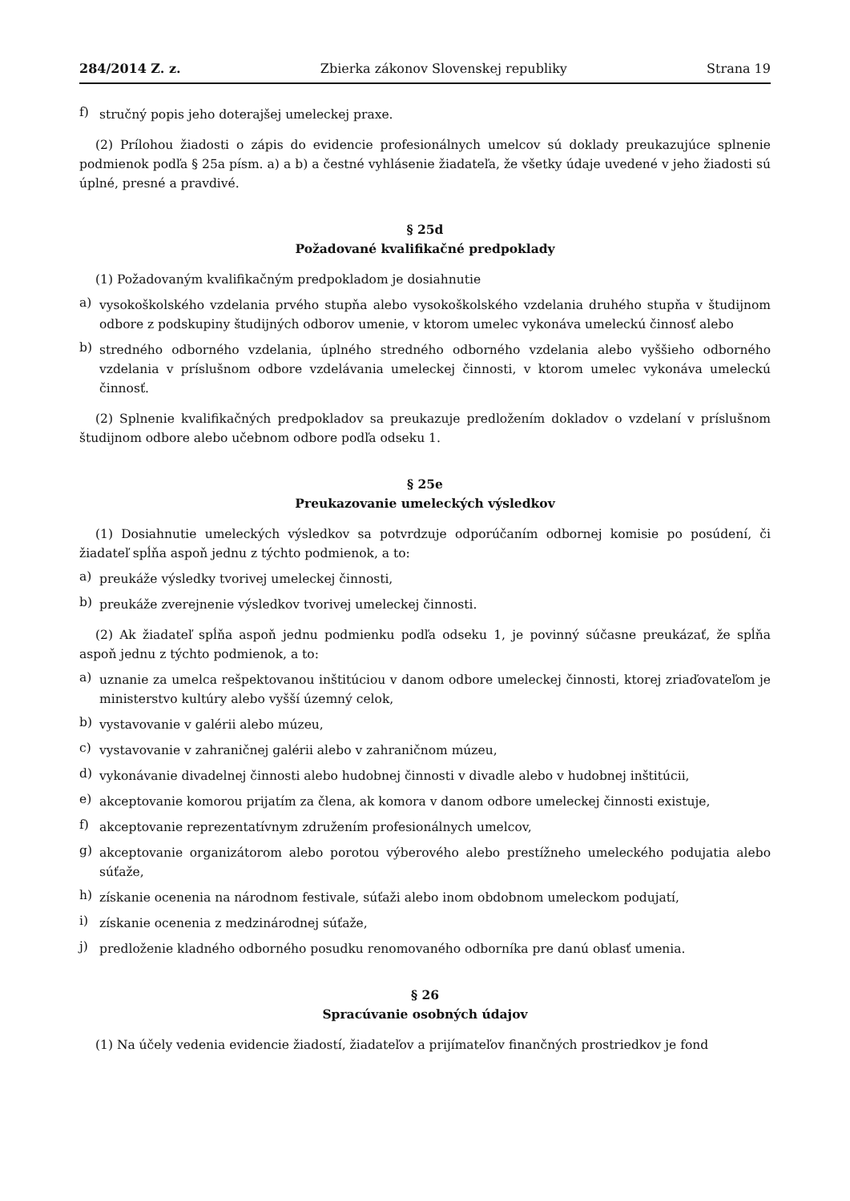284/2014 Z. z. Zbierka zákonov Slovenskej republiky Strana 19
f) stručný popis jeho doterajšej umeleckej praxe.
(2) Prílohou žiadosti o zápis do evidencie profesionálnych umelcov sú doklady preukazujúce splnenie podmienok podľa § 25a písm. a) a b) a čestné vyhlásenie žiadateľa, že všetky údaje uvedené v jeho žiadosti sú úplné, presné a pravdivé.
§ 25d
Požadované kvalifikačné predpoklady
(1) Požadovaným kvalifikačným predpokladom je dosiahnutie
a) vysokoškolského vzdelania prvého stupňa alebo vysokoškolského vzdelania druhého stupňa v študijnom odbore z podskupiny študijných odborov umenie, v ktorom umelec vykonáva umeleckú činnosť alebo
b) stredného odborného vzdelania, úplného stredného odborného vzdelania alebo vyššieho odborného vzdelania v príslušnom odbore vzdelávania umeleckej činnosti, v ktorom umelec vykonáva umeleckú činnosť.
(2) Splnenie kvalifikačných predpokladov sa preukazuje predložením dokladov o vzdelaní v príslušnom študijnom odbore alebo učebnom odbore podľa odseku 1.
§ 25e
Preukazovanie umeleckých výsledkov
(1) Dosiahnutie umeleckých výsledkov sa potvrdzuje odporúčaním odbornej komisie po posúdení, či žiadateľ spĺňa aspoň jednu z týchto podmienok, a to:
a) preukáže výsledky tvorivej umeleckej činnosti,
b) preukáže zverejnenie výsledkov tvorivej umeleckej činnosti.
(2) Ak žiadateľ spĺňa aspoň jednu podmienku podľa odseku 1, je povinný súčasne preukázať, že spĺňa aspoň jednu z týchto podmienok, a to:
a) uznanie za umelca rešpektovanou inštitúciou v danom odbore umeleckej činnosti, ktorej zriaďovateľom je ministerstvo kultúry alebo vyšší územný celok,
b) vystavovanie v galérii alebo múzeu,
c) vystavovanie v zahraničnej galérii alebo v zahraničnom múzeu,
d) vykonávanie divadelnej činnosti alebo hudobnej činnosti v divadle alebo v hudobnej inštitúcii,
e) akceptovanie komorou prijatím za člena, ak komora v danom odbore umeleckej činnosti existuje,
f) akceptovanie reprezentatívnym združením profesionálnych umelcov,
g) akceptovanie organizátorom alebo porotou výberového alebo prestížneho umeleckého podujatia alebo súťaže,
h) získanie ocenenia na národnom festivale, súťaži alebo inom obdobnom umeleckom podujatí,
i) získanie ocenenia z medzinárodnej súťaže,
j) predloženie kladného odborného posudku renomovaného odborníka pre danú oblasť umenia.
§ 26
Spracúvanie osobných údajov
(1) Na účely vedenia evidencie žiadostí, žiadateľov a prijímateľov finančných prostriedkov je fond